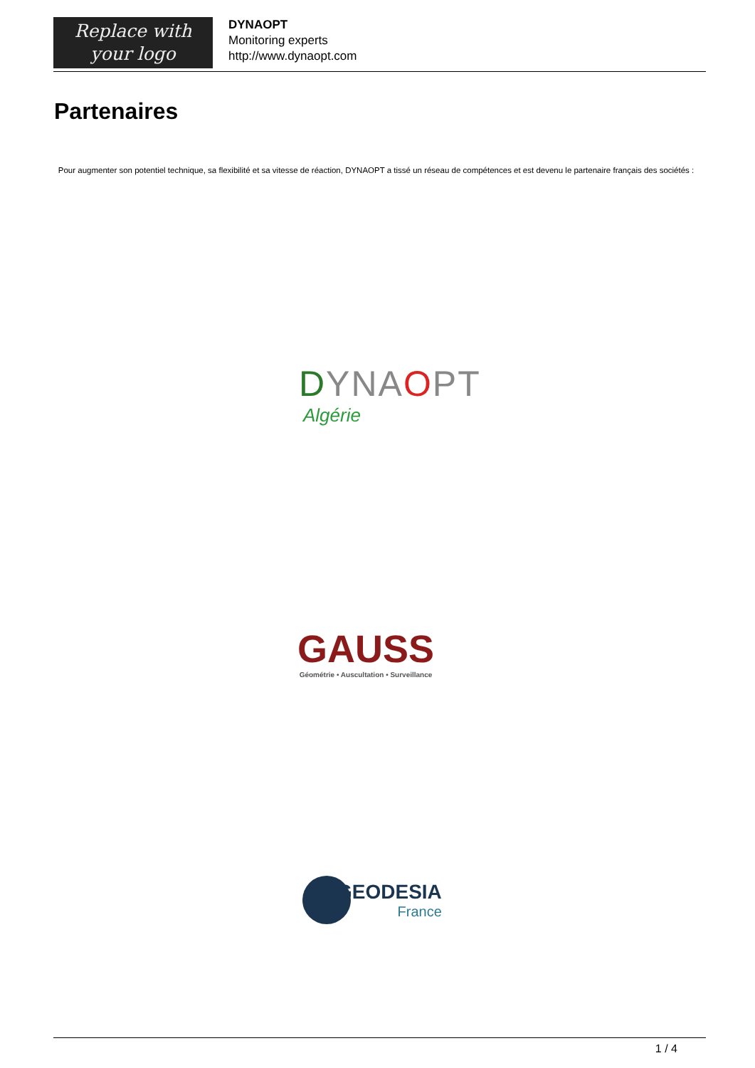Replace with
your logo
DYNAOPT
Monitoring experts
http://www.dynaopt.com
Partenaires
Pour augmenter son potentiel technique, sa flexibilité et sa vitesse de réaction, DYNAOPT a tissé un réseau de compétences et est devenu le partenaire français des sociétés :
DYNA OPT
Algérie
GAUSS
Géométrie • Auscultation • Surveillance
GEODESIA
France
1 / 4